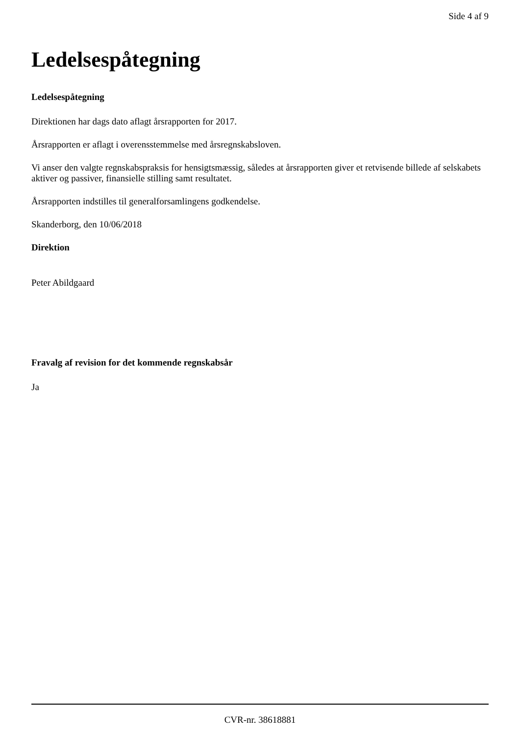Side 4 af 9
Ledelsespåtegning
Ledelsespåtegning
Direktionen har dags dato aflagt årsrapporten for 2017.
Årsrapporten er aflagt i overensstemmelse med årsregnskabsloven.
Vi anser den valgte regnskabspraksis for hensigtsmæssig, således at årsrapporten giver et retvisende billede af selskabets aktiver og passiver, finansielle stilling samt resultatet.
Årsrapporten indstilles til generalforsamlingens godkendelse.
Skanderborg, den 10/06/2018
Direktion
Peter Abildgaard
Fravalg af revision for det kommende regnskabsår
Ja
CVR-nr. 38618881